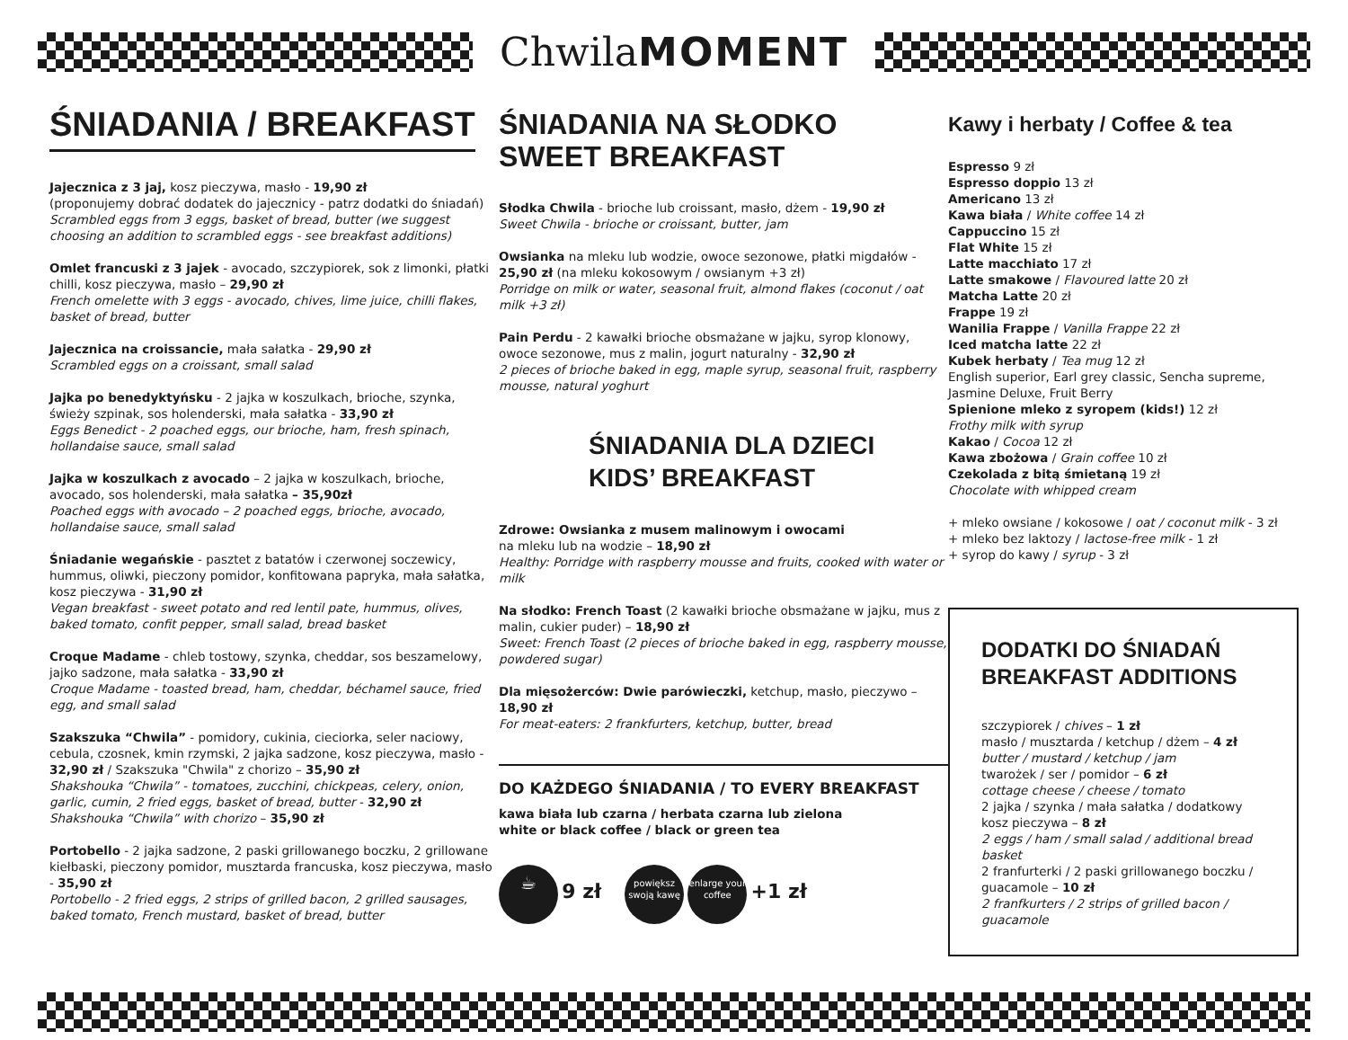ChwilaMOMENT
ŚNIADANIA / BREAKFAST
Jajecznica z 3 jaj, kosz pieczywa, masło - 19,90 zł
(proponujemy dobrać dodatek do jajecznicy - patrz dodatki do śniadań)
Scrambled eggs from 3 eggs, basket of bread, butter (we suggest choosing an addition to scrambled eggs - see breakfast additions)
Omlet francuski z 3 jajek - avocado, szczypiorek, sok z limonki, płatki chilli, kosz pieczywa, masło – 29,90 zł
French omelette with 3 eggs - avocado, chives, lime juice, chilli flakes, basket of bread, butter
Jajecznica na croissancie, mała sałatka - 29,90 zł
Scrambled eggs on a croissant, small salad
Jajka po benedyktyńsku - 2 jajka w koszulkach, brioche, szynka, świeży szpinak, sos holenderski, mała sałatka - 33,90 zł
Eggs Benedict - 2 poached eggs, our brioche, ham, fresh spinach, hollandaise sauce, small salad
Jajka w koszulkach z avocado – 2 jajka w koszulkach, brioche, avocado, sos holenderski, mała sałatka – 35,90zł
Poached eggs with avocado – 2 poached eggs, brioche, avocado, hollandaise sauce, small salad
Śniadanie wegańskie - pasztet z batatów i czerwonej soczewicy, hummus, oliwki, pieczony pomidor, konfitowana papryka, mała sałatka, kosz pieczywa - 31,90 zł
Vegan breakfast - sweet potato and red lentil pate, hummus, olives, baked tomato, confit pepper, small salad, bread basket
Croque Madame - chleb tostowy, szynka, cheddar, sos beszamelowy, jajko sadzone, mała sałatka - 33,90 zł
Croque Madame - toasted bread, ham, cheddar, béchamel sauce, fried egg, and small salad
Szakszuka “Chwila” - pomidory, cukinia, cieciorka, seler naciowy, cebula, czosnek, kmin rzymski, 2 jajka sadzone, kosz pieczywa, masło - 32,90 zł / Szakszuka "Chwila" z chorizo – 35,90 zł
Shakshouka “Chwila” - tomatoes, zucchini, chickpeas, celery, onion, garlic, cumin, 2 fried eggs, basket of bread, butter - 32,90 zł
Shakshouka “Chwila” with chorizo – 35,90 zł
Portobello - 2 jajka sadzone, 2 paski grillowanego boczku, 2 grillowane kiełbaski, pieczony pomidor, musztarda francuska, kosz pieczywa, masło - 35,90 zł
Portobello - 2 fried eggs, 2 strips of grilled bacon, 2 grilled sausages, baked tomato, French mustard, basket of bread, butter
ŚNIADANIA NA SŁODKO
SWEET BREAKFAST
Słodka Chwila - brioche lub croissant, masło, dżem - 19,90 zł
Sweet Chwila - brioche or croissant, butter, jam
Owsianka na mleku lub wodzie, owoce sezonowe, płatki migdałów - 25,90 zł (na mleku kokosowym / owsianym +3 zł)
Porridge on milk or water, seasonal fruit, almond flakes (coconut / oat milk +3 zł)
Pain Perdu - 2 kawałki brioche obsmażane w jajku, syrop klonowy, owoce sezonowe, mus z malin, jogurt naturalny - 32,90 zł
2 pieces of brioche baked in egg, maple syrup, seasonal fruit, raspberry mousse, natural yoghurt
ŚNIADANIA DLA DZIECI
KIDS’ BREAKFAST
Zdrowe: Owsianka z musem malinowym i owocami
na mleku lub na wodzie – 18,90 zł
Healthy: Porridge with raspberry mousse and fruits, cooked with water or milk
Na słodko: French Toast (2 kawałki brioche obsmażane w jajku, mus z malin, cukier puder) – 18,90 zł
Sweet: French Toast (2 pieces of brioche baked in egg, raspberry mousse, powdered sugar)
Dla mięsożerców: Dwie parówieczki, ketchup, masło, pieczywo – 18,90 zł
For meat-eaters: 2 frankfurters, ketchup, butter, bread
DO KAŻDEGO ŚNIADANIA / TO EVERY BREAKFAST
kawa biała lub czarna / herbata czarna lub zielona
white or black coffee / black or green tea
☕ 9 zł powiększ swoją kawę enlarge your coffee +1 zł
Kawy i herbaty / Coffee & tea
Espresso 9 zł
Espresso doppio 13 zł
Americano 13 zł
Kawa biała / White coffee 14 zł
Cappuccino 15 zł
Flat White 15 zł
Latte macchiato 17 zł
Latte smakowe / Flavoured latte 20 zł
Matcha Latte 20 zł
Frappe 19 zł
Wanilia Frappe / Vanilla Frappe 22 zł
Iced matcha latte 22 zł
Kubek herbaty / Tea mug 12 zł
English superior, Earl grey classic, Sencha supreme, Jasmine Deluxe, Fruit Berry
Spienione mleko z syropem (kids!) 12 zł
Frothy milk with syrup
Kakao / Cocoa 12 zł
Kawa zbożowa / Grain coffee 10 zł
Czekolada z bitą śmietaną 19 zł
Chocolate with whipped cream
+ mleko owsiane / kokosowe / oat / coconut milk - 3 zł
+ mleko bez laktozy / lactose-free milk - 1 zł
+ syrop do kawy / syrup - 3 zł
DODATKI DO ŚNIADAŃ
BREAKFAST ADDITIONS
szczypiorek / chives – 1 zł
masło / musztarda / ketchup / dżem – 4 zł
butter / mustard / ketchup / jam
twarożek / ser / pomidor – 6 zł
cottage cheese / cheese / tomato
2 jajka / szynka / mała sałatka / dodatkowy kosz pieczywa – 8 zł
2 eggs / ham / small salad / additional bread basket
2 franfurterki / 2 paski grillowanego boczku / guacamole – 10 zł
2 franfkurters / 2 strips of grilled bacon / guacamole